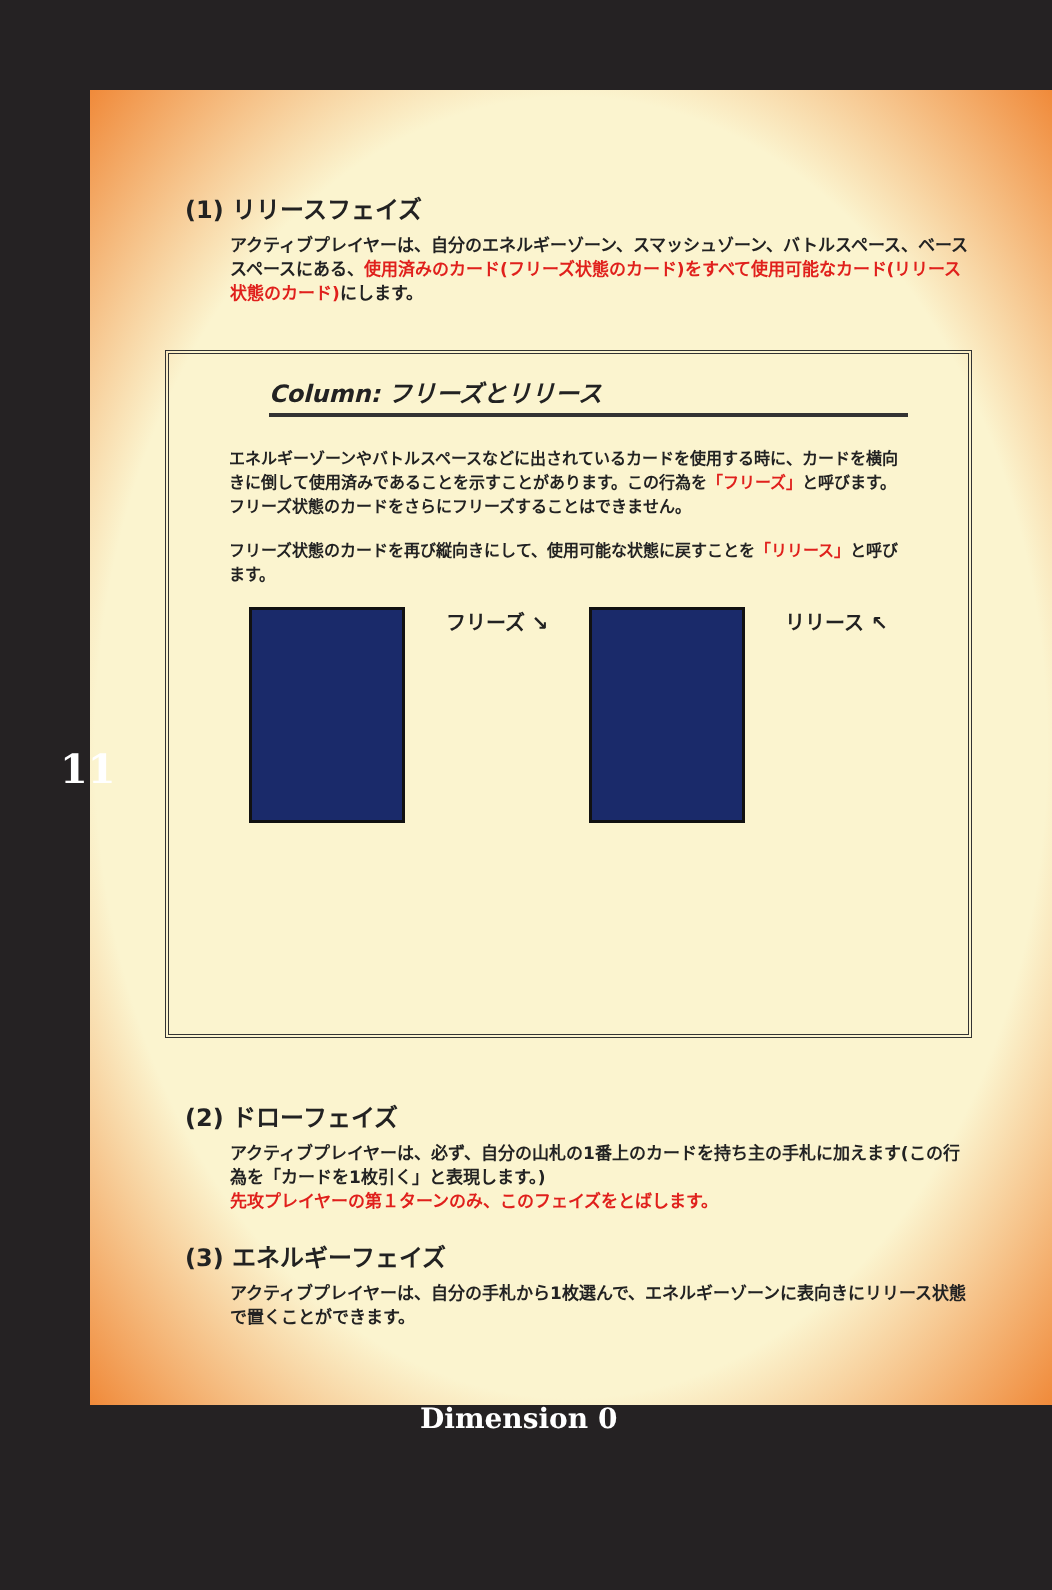11
(1) リリースフェイズ
アクティブプレイヤーは、自分のエネルギーゾーン、スマッシュゾーン、バトルスペース、ベーススペースにある、使用済みのカード(フリーズ状態のカード)をすべて使用可能なカード(リリース状態のカード) にします。
Column: フリーズとリリース
エネルギーゾーンやバトルスペースなどに出されているカードを使用する時に、カードを横向きに倒して使用済みであることを示すことがあります。この行為を「フリーズ」と呼びます。フリーズ状態のカードをさらにフリーズすることはできません。
フリーズ状態のカードを再び縦向きにして、使用可能な状態に戻すことを「リリース」と呼びます。
フリーズ ↘ リリース ↖
(2) ドローフェイズ
アクティブプレイヤーは、必ず、自分の山札の1番上のカードを持ち主の手札に加えます(この行為を「カードを1枚引く」と表現します。)
先攻プレイヤーの第１ターンのみ、このフェイズをとばします。
(3) エネルギーフェイズ
アクティブプレイヤーは、自分の手札から1枚選んで、エネルギーゾーンに表向きにリリース状態で置くことができます。
Dimension 0